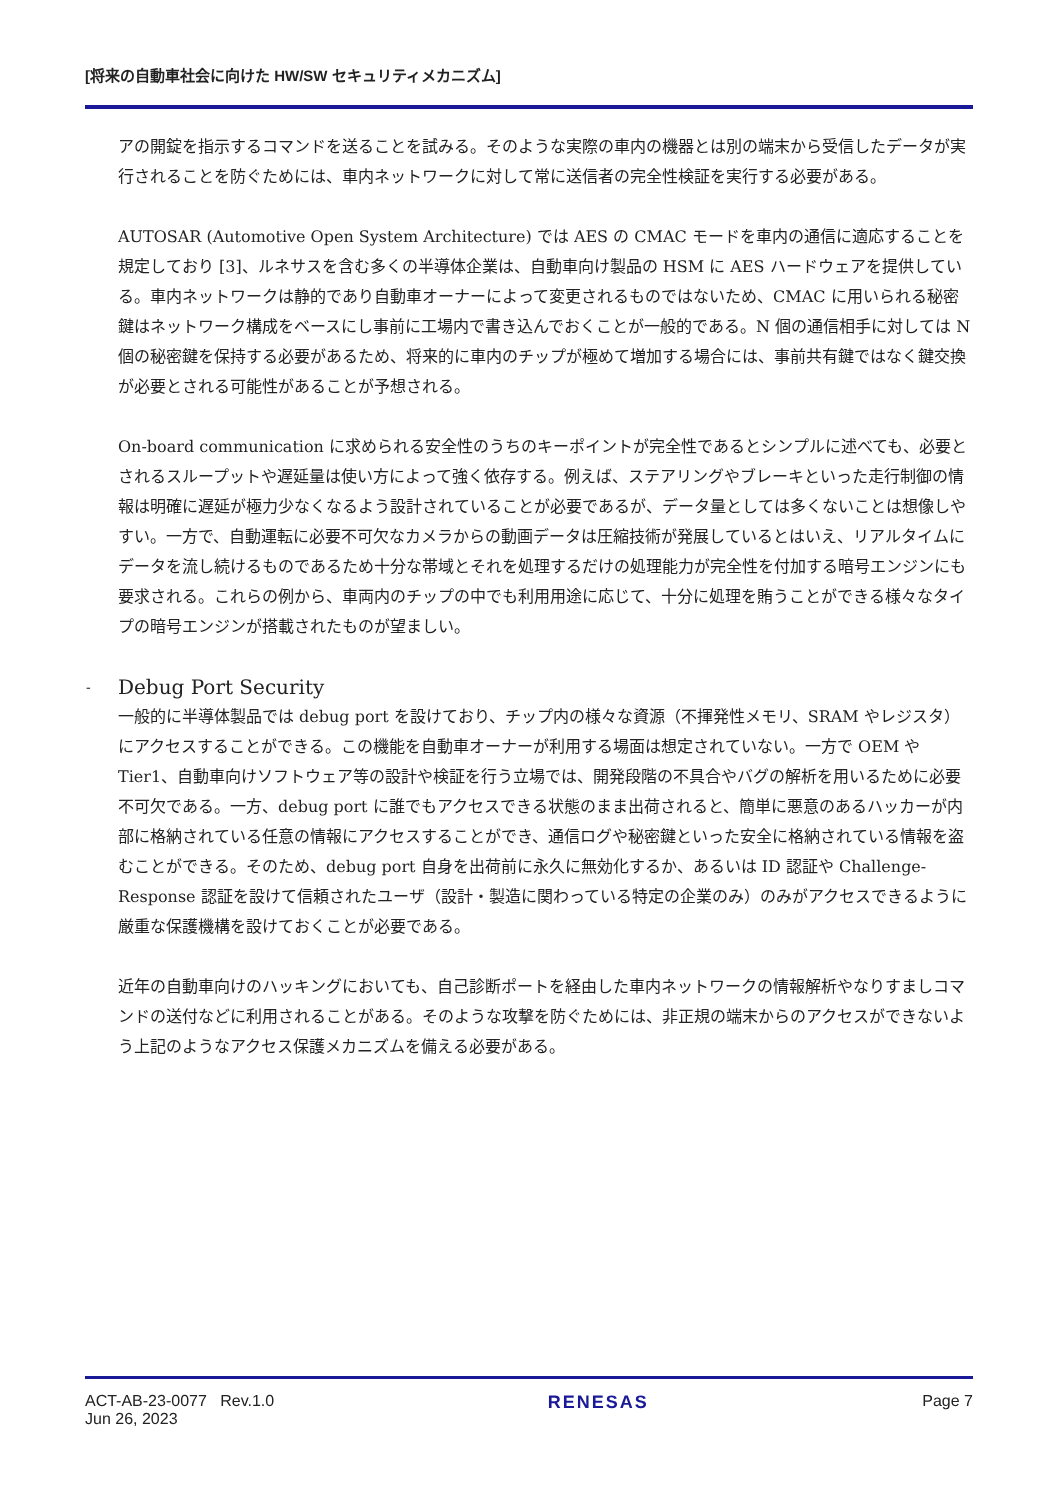[将来の自動車社会に向けた HW/SW セキュリティメカニズム]
アの開錠を指示するコマンドを送ることを試みる。そのような実際の車内の機器とは別の端末から受信したデータが実行されることを防ぐためには、車内ネットワークに対して常に送信者の完全性検証を実行する必要がある。
AUTOSAR (Automotive Open System Architecture) では AES の CMAC モードを車内の通信に適応することを規定しており [3]、ルネサスを含む多くの半導体企業は、自動車向け製品の HSM に AES ハードウェアを提供している。車内ネットワークは静的であり自動車オーナーによって変更されるものではないため、CMAC に用いられる秘密鍵はネットワーク構成をベースにし事前に工場内で書き込んでおくことが一般的である。N 個の通信相手に対しては N 個の秘密鍵を保持する必要があるため、将来的に車内のチップが極めて増加する場合には、事前共有鍵ではなく鍵交換が必要とされる可能性があることが予想される。
On-board communication に求められる安全性のうちのキーポイントが完全性であるとシンプルに述べても、必要とされるスループットや遅延量は使い方によって強く依存する。例えば、ステアリングやブレーキといった走行制御の情報は明確に遅延が極力少なくなるよう設計されていることが必要であるが、データ量としては多くないことは想像しやすい。一方で、自動運転に必要不可欠なカメラからの動画データは圧縮技術が発展しているとはいえ、リアルタイムにデータを流し続けるものであるため十分な帯域とそれを処理するだけの処理能力が完全性を付加する暗号エンジンにも要求される。これらの例から、車両内のチップの中でも利用用途に応じて、十分に処理を賄うことができる様々なタイプの暗号エンジンが搭載されたものが望ましい。
- Debug Port Security
一般的に半導体製品では debug port を設けており、チップ内の様々な資源（不揮発性メモリ、SRAM やレジスタ）にアクセスすることができる。この機能を自動車オーナーが利用する場面は想定されていない。一方で OEM や Tier1、自動車向けソフトウェア等の設計や検証を行う立場では、開発段階の不具合やバグの解析を用いるために必要不可欠である。一方、debug port に誰でもアクセスできる状態のまま出荷されると、簡単に悪意のあるハッカーが内部に格納されている任意の情報にアクセスすることができ、通信ログや秘密鍵といった安全に格納されている情報を盗むことができる。そのため、debug port 自身を出荷前に永久に無効化するか、あるいは ID 認証や Challenge-Response 認証を設けて信頼されたユーザ（設計・製造に関わっている特定の企業のみ）のみがアクセスできるように厳重な保護機構を設けておくことが必要である。
近年の自動車向けのハッキングにおいても、自己診断ポートを経由した車内ネットワークの情報解析やなりすましコマンドの送付などに利用されることがある。そのような攻撃を防ぐためには、非正規の端末からのアクセスができないよう上記のようなアクセス保護メカニズムを備える必要がある。
ACT-AB-23-0077 Rev.1.0
Jun 26, 2023
RENESAS Page 7